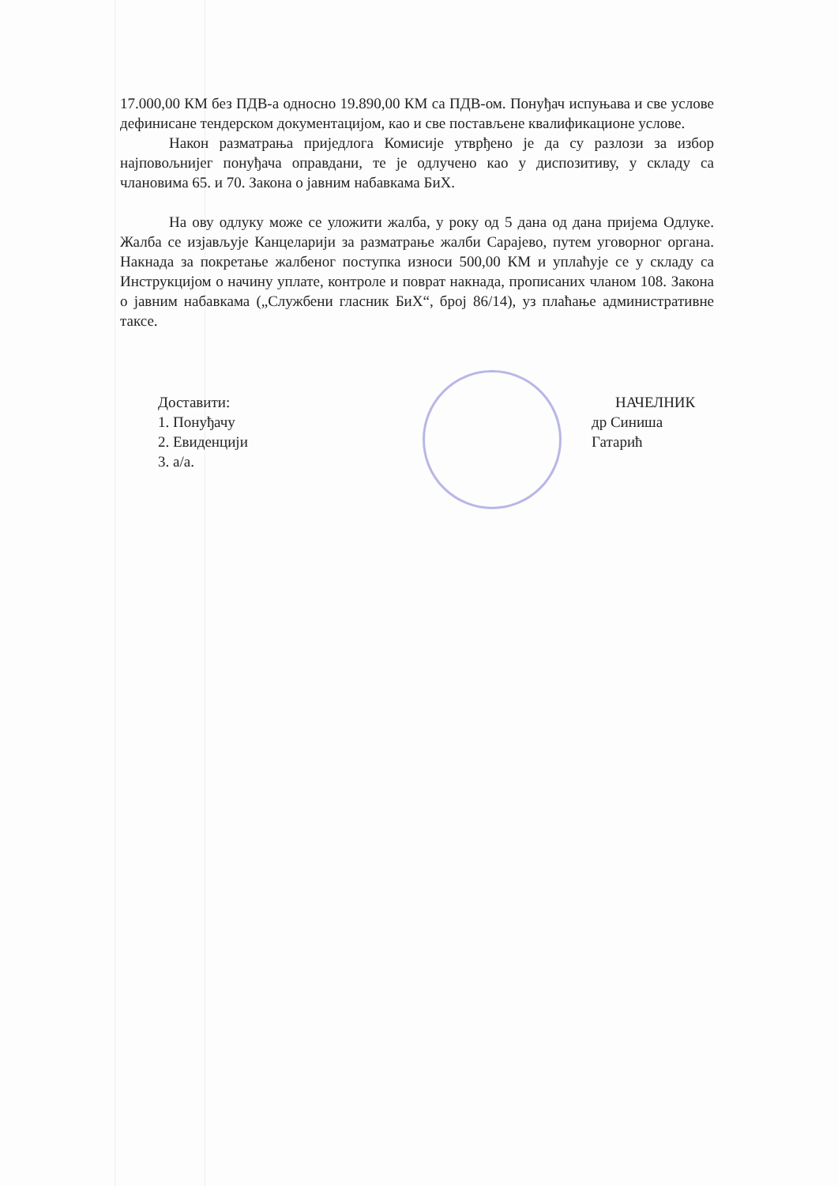17.000,00 КМ без ПДВ-а односно 19.890,00 КМ са ПДВ-ом. Понуђач испуњава и све услове дефинисане тендерском документацијом, као и све постављене квалификационе услове.
Након разматрања приједлога Комисије утврђено је да су разлози за избор најповољнијег понуђача оправдани, те је одлучено као у диспозитиву, у складу са члановима 65. и 70. Закона о јавним набавкама БиХ.
На ову одлуку може се уложити жалба, у року од 5 дана од дана пријема Одлуке. Жалба се изјављује Канцеларији за разматрање жалби Сарајево, путем уговорног органа. Накнада за покретање жалбеног поступка износи 500,00 КМ и уплаћује се у складу са Инструкцијом о начину уплате, контроле и поврат накнада, прописаних чланом 108. Закона о јавним набавкама („Службени гласник БиХ“, број 86/14), уз плаћање административне таксе.
Доставити:
1. Понуђачу
2. Евиденцији
3. а/а.
НАЧЕЛНИК
др Синиша Гатарић